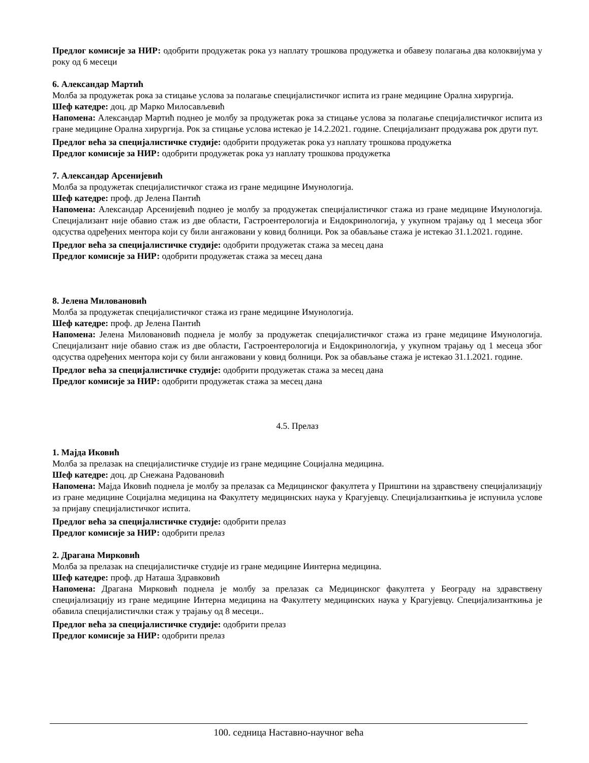Предлог комисије за НИР: одобрити продужетак рока уз наплату трошкова продужетка и обавезу полагања два колоквијума у року од 6 месеци
6. Александар Мартић
Молба за продужетак рока за стицање услова за полагање специјалистичког испита из гране медицине Орална хирургија.
Шеф катедре: доц. др Марко Милосављевић
Напомена: Александар Мартић поднео је молбу за продужетак рока за стицање услова за полагање специјалистичког испита из гране медицине Орална хирургија. Рок за стицање услова истекао је 14.2.2021. године. Специјализант продужава рок други пут.
Предлог већа за специјалистичке студије: одобрити продужетак рока уз наплату трошкова продужетка
Предлог комисије за НИР: одобрити продужетак рока уз наплату трошкова продужетка
7. Александар Арсенијевић
Молба за продужетак специјалистичког стажа из гране медицине Имунологија.
Шеф катедре: проф. др Јелена Пантић
Напомена: Александар Арсенијевић поднео је молбу за продужетак специјалистичког стажа из гране медицине Имунологија. Специјализант није обавио стаж из две области, Гастроентерологија и Ендокринологија, у укупном трајању од 1 месеца због одсуства одређених ментора који су били ангажовани у ковид болници. Рок за обављање стажа је истекао 31.1.2021. године.
Предлог већа за специјалистичке студије: одобрити продужетак стажа за месец дана
Предлог комисије за НИР: одобрити продужетак стажа за месец дана
8. Јелена Миловановић
Молба за продужетак специјалистичког стажа из гране медицине Имунологија.
Шеф катедре: проф. др Јелена Пантић
Напомена: Јелена Миловановић поднела је молбу за продужетак специјалистичког стажа из гране медицине Имунологија. Специјализант није обавио стаж из две области, Гастроентерологија и Ендокринологија, у укупном трајању од 1 месеца због одсуства одређених ментора који су били ангажовани у ковид болници. Рок за обављање стажа је истекао 31.1.2021. године.
Предлог већа за специјалистичке студије: одобрити продужетак стажа за месец дана
Предлог комисије за НИР: одобрити продужетак стажа за месец дана
4.5. Прелаз
1. Мајда Иковић
Молба за прелазак на специјалистичке студије из гране медицине Социјална медицина.
Шеф катедре: доц. др Снежана Радовановић
Напомена: Мајда Иковић поднела је молбу за прелазак са Медицинског факултета у Приштини на здравствену специјализацију из гране медицине Социјална медицина на Факултету медицинских наука у Крагујевцу. Специјализанткиња је испунила услове за пријаву специјалистичког испита.
Предлог већа за специјалистичке студије: одобрити прелаз
Предлог комисије за НИР: одобрити прелаз
2. Драгана Мирковић
Молба за прелазак на специјалистичке студије из гране медицине Иинтерна медицина.
Шеф катедре: проф. др Наташа Здравковић
Напомена: Драгана Мирковић поднела је молбу за прелазак са Медицинског факултета у Београду на здравствену специјализацију из гране медицине Интерна медицина на Факултету медицинских наука у Крагујевцу. Специјализанткиња је обавила специјалистичлки стаж у трајању од 8 месеци..
Предлог већа за специјалистичке студије: одобрити прелаз
Предлог комисије за НИР: одобрити прелаз
100. седница Наставно-научног већа